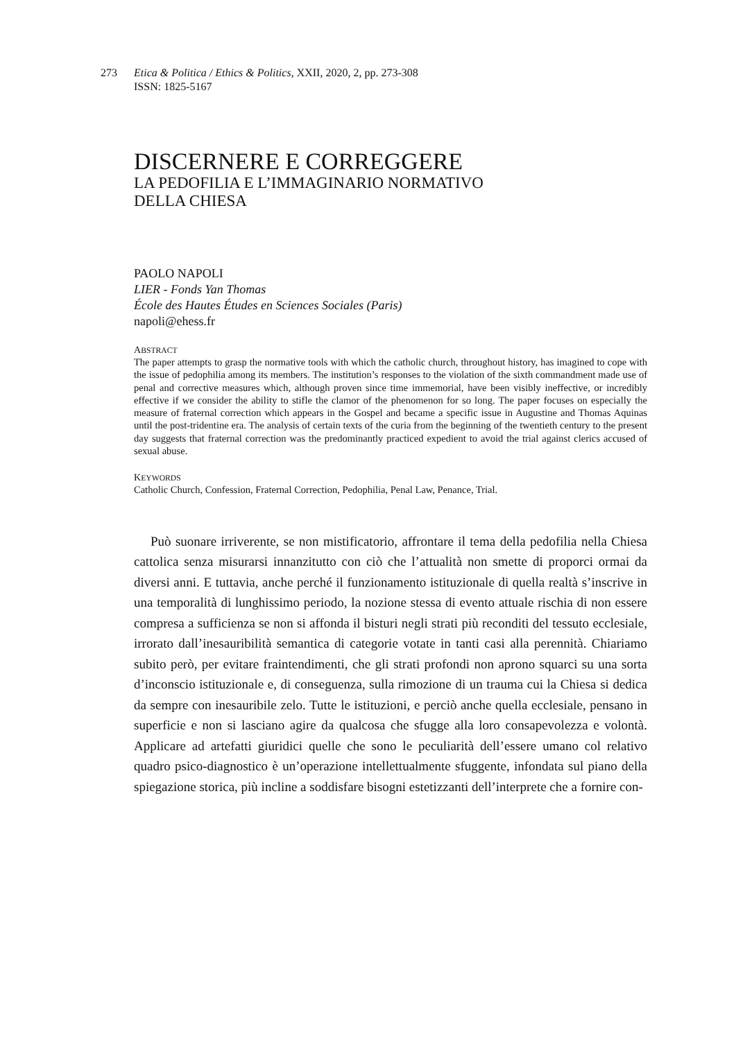273 Etica & Politica / Ethics & Politics, XXII, 2020, 2, pp. 273-308
ISSN: 1825-5167
DISCERNERE E CORREGGERE
LA PEDOFILIA E L’IMMAGINARIO NORMATIVO
DELLA CHIESA
PAOLO NAPOLI
LIER - Fonds Yan Thomas
École des Hautes Études en Sciences Sociales (Paris)
napoli@ehess.fr
ABSTRACT
The paper attempts to grasp the normative tools with which the catholic church, throughout history, has imagined to cope with the issue of pedophilia among its members. The institution’s responses to the violation of the sixth commandment made use of penal and corrective measures which, although proven since time immemorial, have been visibly ineffective, or incredibly effective if we consider the ability to stifle the clamor of the phenomenon for so long. The paper focuses on especially the measure of fraternal correction which appears in the Gospel and became a specific issue in Augustine and Thomas Aquinas until the post-tridentine era. The analysis of certain texts of the curia from the beginning of the twentieth century to the present day suggests that fraternal correction was the predominantly practiced expedient to avoid the trial against clerics accused of sexual abuse.
KEYWORDS
Catholic Church, Confession, Fraternal Correction, Pedophilia, Penal Law, Penance, Trial.
Può suonare irriverente, se non mistificatorio, affrontare il tema della pedofilia nella Chiesa cattolica senza misurarsi innanzitutto con ciò che l’attualità non smette di proporci ormai da diversi anni. E tuttavia, anche perché il funzionamento istituzionale di quella realtà s’inscrive in una temporalità di lunghissimo periodo, la nozione stessa di evento attuale rischia di non essere compresa a sufficienza se non si affonda il bisturi negli strati più reconditi del tessuto ecclesiale, irrorato dall’inesauribilità semantica di categorie votate in tanti casi alla perennità. Chiariamo subito però, per evitare fraintendimenti, che gli strati profondi non aprono squarci su una sorta d’inconscio istituzionale e, di conseguenza, sulla rimozione di un trauma cui la Chiesa si dedica da sempre con inesauribile zelo. Tutte le istituzioni, e perciò anche quella ecclesiale, pensano in superficie e non si lasciano agire da qualcosa che sfugge alla loro consapevolezza e volontà. Applicare ad artefatti giuridici quelle che sono le peculiarità dell’essere umano col relativo quadro psico-diagnostico è un’operazione intellettualmente sfuggente, infondata sul piano della spiegazione storica, più incline a soddisfare bisogni estetizzanti dell’interprete che a fornire con-